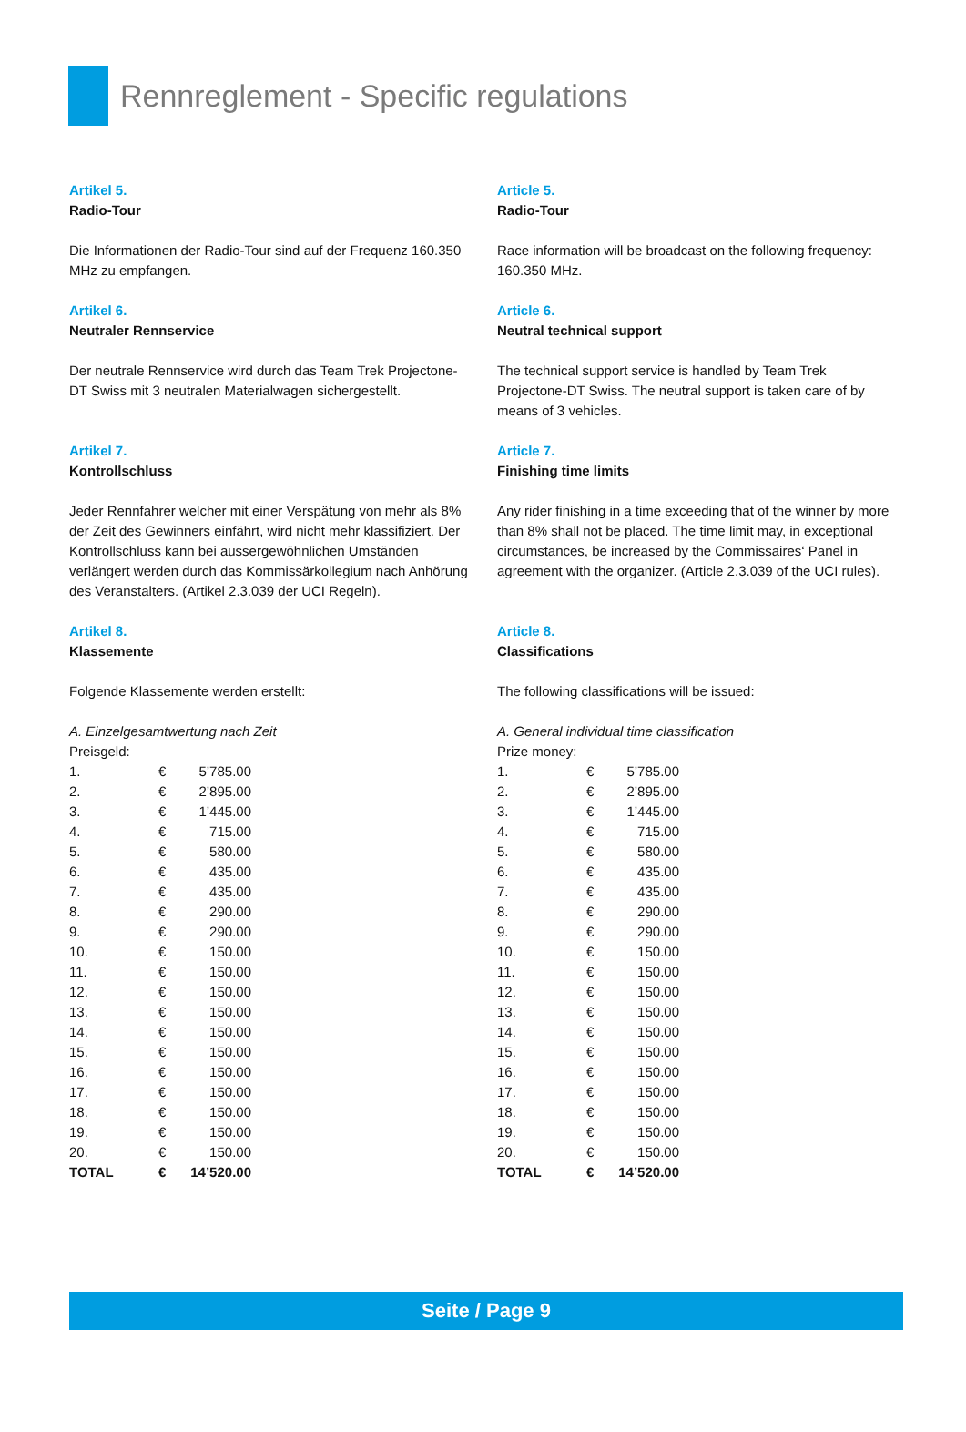Rennreglement - Specific regulations
Artikel 5.
Radio-Tour
Die Informationen der Radio-Tour sind auf der Frequenz 160.350 MHz zu empfangen.
Artikel 6.
Neutraler Rennservice
Der neutrale Rennservice wird durch das Team Trek Projectone-DT Swiss mit 3 neutralen Materialwagen sichergestellt.
Artikel 7.
Kontrollschluss
Jeder Rennfahrer welcher mit einer Verspätung von mehr als 8% der Zeit des Gewinners einfährt, wird nicht mehr klassifiziert. Der Kontrollschluss kann bei aussergewöhnlichen Umständen verlängert werden durch das Kommissärkollegium nach Anhörung des Veranstalters. (Artikel 2.3.039 der UCI Regeln).
Artikel 8.
Klassemente
Folgende Klassemente werden erstellt:
A. Einzelgesamtwertung nach Zeit
Preisgeld:
| 1. | € | 5’785.00 |
| 2. | € | 2’895.00 |
| 3. | € | 1’445.00 |
| 4. | € | 715.00 |
| 5. | € | 580.00 |
| 6. | € | 435.00 |
| 7. | € | 435.00 |
| 8. | € | 290.00 |
| 9. | € | 290.00 |
| 10. | € | 150.00 |
| 11. | € | 150.00 |
| 12. | € | 150.00 |
| 13. | € | 150.00 |
| 14. | € | 150.00 |
| 15. | € | 150.00 |
| 16. | € | 150.00 |
| 17. | € | 150.00 |
| 18. | € | 150.00 |
| 19. | € | 150.00 |
| 20. | € | 150.00 |
| TOTAL | € | 14’520.00 |
Article 5.
Radio-Tour
Race information will be broadcast on the following frequency: 160.350 MHz.
Article 6.
Neutral technical support
The technical support service is handled by Team Trek Projectone-DT Swiss. The neutral support is taken care of by means of 3 vehicles.
Article 7.
Finishing time limits
Any rider finishing in a time exceeding that of the winner by more than 8% shall not be placed. The time limit may, in exceptional circumstances, be increased by the Commissaires‘ Panel in agreement with the organizer. (Article 2.3.039 of the UCI rules).
Article 8.
Classifications
The following classifications will be issued:
A. General individual time classification
Prize money:
| 1. | € | 5’785.00 |
| 2. | € | 2’895.00 |
| 3. | € | 1’445.00 |
| 4. | € | 715.00 |
| 5. | € | 580.00 |
| 6. | € | 435.00 |
| 7. | € | 435.00 |
| 8. | € | 290.00 |
| 9. | € | 290.00 |
| 10. | € | 150.00 |
| 11. | € | 150.00 |
| 12. | € | 150.00 |
| 13. | € | 150.00 |
| 14. | € | 150.00 |
| 15. | € | 150.00 |
| 16. | € | 150.00 |
| 17. | € | 150.00 |
| 18. | € | 150.00 |
| 19. | € | 150.00 |
| 20. | € | 150.00 |
| TOTAL | € | 14’520.00 |
Seite / Page 9